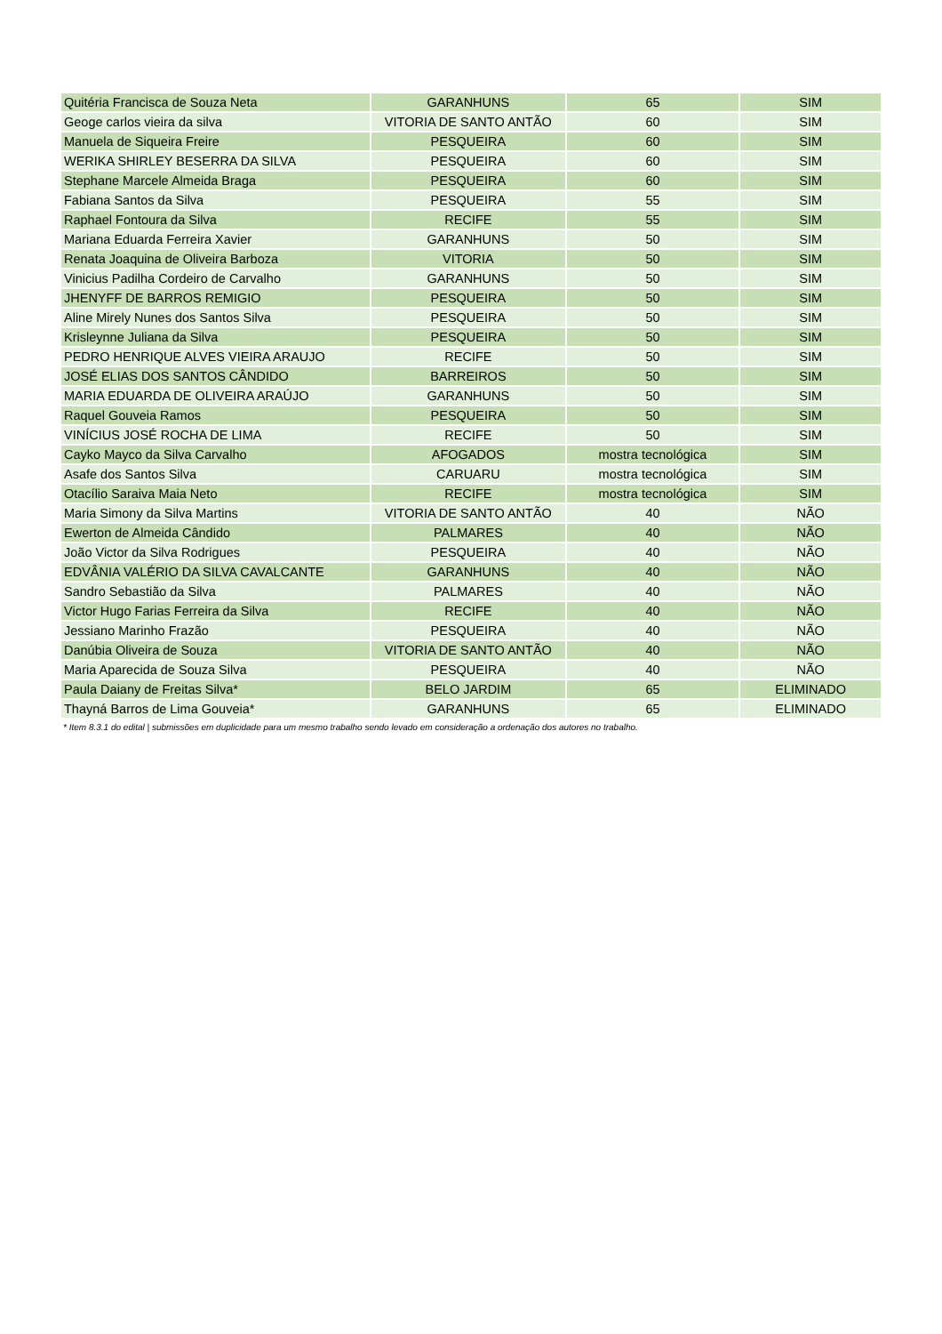| Quitéria Francisca de Souza Neta | GARANHUNS | 65 | SIM |
| Geoge carlos vieira da silva | VITORIA DE SANTO ANTÃO | 60 | SIM |
| Manuela de Siqueira Freire | PESQUEIRA | 60 | SIM |
| WERIKA SHIRLEY BESERRA DA SILVA | PESQUEIRA | 60 | SIM |
| Stephane Marcele Almeida Braga | PESQUEIRA | 60 | SIM |
| Fabiana Santos da Silva | PESQUEIRA | 55 | SIM |
| Raphael Fontoura da Silva | RECIFE | 55 | SIM |
| Mariana Eduarda Ferreira Xavier | GARANHUNS | 50 | SIM |
| Renata Joaquina de Oliveira Barboza | VITORIA | 50 | SIM |
| Vinicius Padilha Cordeiro de Carvalho | GARANHUNS | 50 | SIM |
| JHENYFF DE BARROS REMIGIO | PESQUEIRA | 50 | SIM |
| Aline Mirely Nunes dos Santos Silva | PESQUEIRA | 50 | SIM |
| Krisleynne Juliana da Silva | PESQUEIRA | 50 | SIM |
| PEDRO HENRIQUE ALVES VIEIRA ARAUJO | RECIFE | 50 | SIM |
| JOSÉ ELIAS DOS SANTOS CÂNDIDO | BARREIROS | 50 | SIM |
| MARIA EDUARDA DE OLIVEIRA ARAÚJO | GARANHUNS | 50 | SIM |
| Raquel Gouveia Ramos | PESQUEIRA | 50 | SIM |
| VINÍCIUS JOSÉ ROCHA DE LIMA | RECIFE | 50 | SIM |
| Cayko Mayco da Silva Carvalho | AFOGADOS | mostra tecnológica | SIM |
| Asafe dos Santos Silva | CARUARU | mostra tecnológica | SIM |
| Otacílio Saraiva Maia Neto | RECIFE | mostra tecnológica | SIM |
| Maria Simony da Silva Martins | VITORIA DE SANTO ANTÃO | 40 | NÃO |
| Ewerton de Almeida Cândido | PALMARES | 40 | NÃO |
| João Victor da Silva Rodrigues | PESQUEIRA | 40 | NÃO |
| EDVÂNIA VALÉRIO DA SILVA CAVALCANTE | GARANHUNS | 40 | NÃO |
| Sandro Sebastião da Silva | PALMARES | 40 | NÃO |
| Victor Hugo Farias Ferreira da Silva | RECIFE | 40 | NÃO |
| Jessiano Marinho Frazão | PESQUEIRA | 40 | NÃO |
| Danúbia Oliveira de Souza | VITORIA DE SANTO ANTÃO | 40 | NÃO |
| Maria Aparecida de Souza Silva | PESQUEIRA | 40 | NÃO |
| Paula Daiany de Freitas Silva* | BELO JARDIM | 65 | ELIMINADO |
| Thayná Barros de Lima Gouveia* | GARANHUNS | 65 | ELIMINADO |
* Item 8.3.1 do edital | submissões em duplicidade para um mesmo trabalho sendo levado em consideração a ordenação dos autores no trabalho.